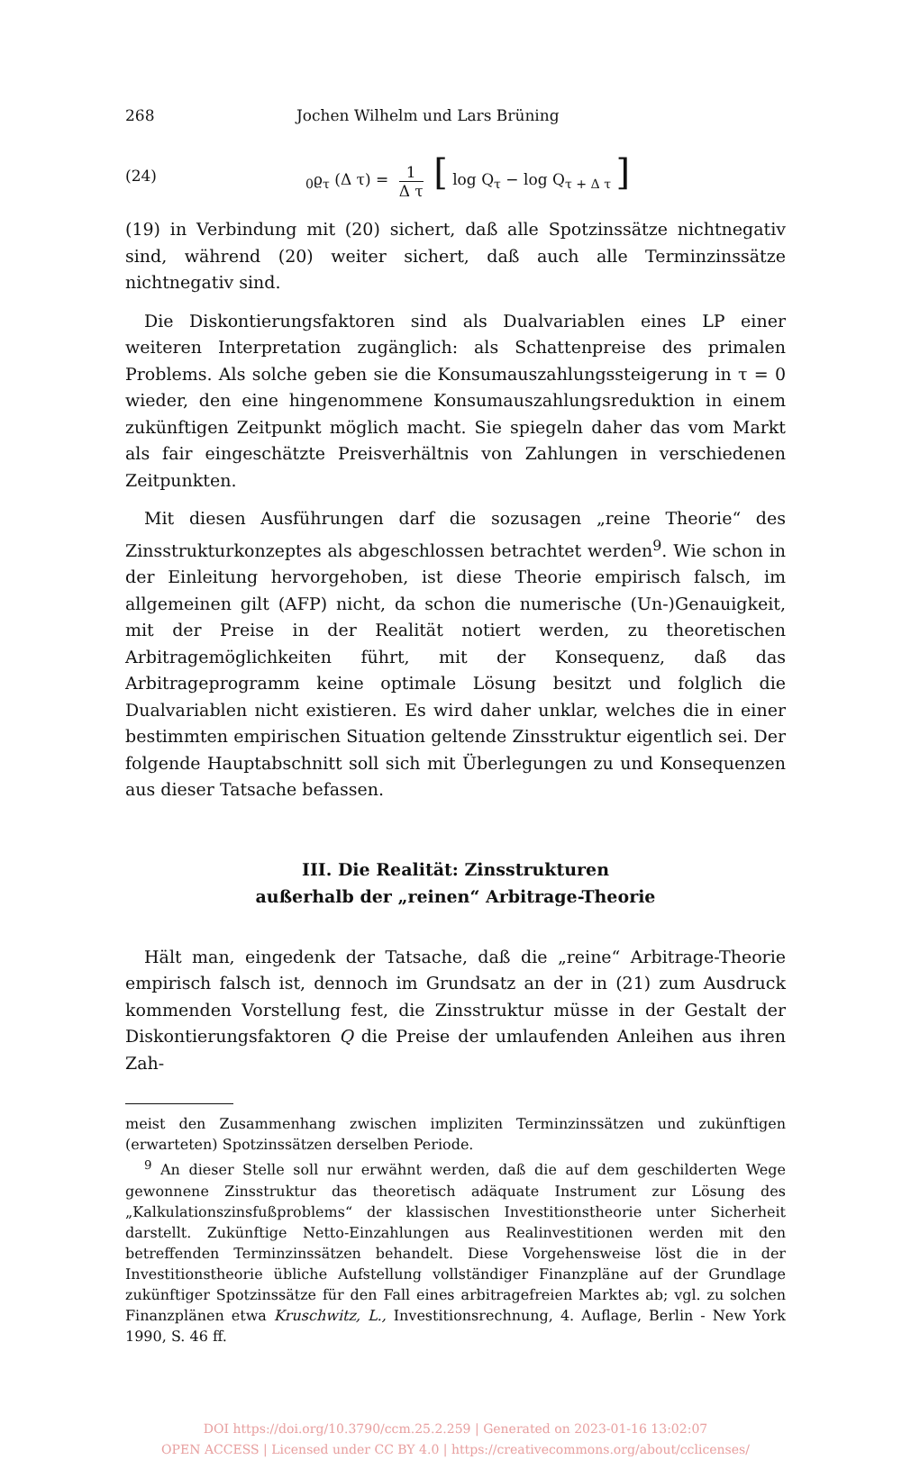268 Jochen Wilhelm und Lars Brüning
(24) <sub>0</sub>ϱ<sub>τ</sub> (Δ τ) = 1 Δ τ [ log Q<sub>τ</sub> − log Q<sub>τ + Δ τ</sub> ]
(19) in Verbindung mit (20) sichert, daß alle Spotzinssätze nichtnegativ sind, während (20) weiter sichert, daß auch alle Terminzinssätze nichtnegativ sind.
Die Diskontierungsfaktoren sind als Dualvariablen eines LP einer weiteren Interpretation zugänglich: als Schattenpreise des primalen Problems. Als solche geben sie die Konsumauszahlungssteigerung in τ = 0 wieder, den eine hingenommene Konsumauszahlungsreduktion in einem zukünftigen Zeitpunkt möglich macht. Sie spiegeln daher das vom Markt als fair eingeschätzte Preisverhältnis von Zahlungen in verschiedenen Zeitpunkten.
Mit diesen Ausführungen darf die sozusagen „reine Theorie“ des Zinsstrukturkonzeptes als abgeschlossen betrachtet werden<sup>9</sup>. Wie schon in der Einleitung hervorgehoben, ist diese Theorie empirisch falsch, im allgemeinen gilt (AFP) nicht, da schon die numerische (Un-)Genauigkeit, mit der Preise in der Realität notiert werden, zu theoretischen Arbitragemöglichkeiten führt, mit der Konsequenz, daß das Arbitrageprogramm keine optimale Lösung besitzt und folglich die Dualvariablen nicht existieren. Es wird daher unklar, welches die in einer bestimmten empirischen Situation geltende Zinsstruktur eigentlich sei. Der folgende Hauptabschnitt soll sich mit Überlegungen zu und Konsequenzen aus dieser Tatsache befassen.
III. Die Realität: Zinsstrukturen
außerhalb der „reinen“ Arbitrage-Theorie
Hält man, eingedenk der Tatsache, daß die „reine“ Arbitrage-Theorie empirisch falsch ist, dennoch im Grundsatz an der in (21) zum Ausdruck kommenden Vorstellung fest, die Zinsstruktur müsse in der Gestalt der Diskontierungsfaktoren Q die Preise der umlaufenden Anleihen aus ihren Zah-
meist den Zusammenhang zwischen impliziten Terminzinssätzen und zukünftigen (erwarteten) Spotzinssätzen derselben Periode.
<sup>9</sup> An dieser Stelle soll nur erwähnt werden, daß die auf dem geschilderten Wege gewonnene Zinsstruktur das theoretisch adäquate Instrument zur Lösung des „Kalkulationszinsfußproblems“ der klassischen Investitionstheorie unter Sicherheit darstellt. Zukünftige Netto-Einzahlungen aus Realinvestitionen werden mit den betreffenden Terminzinssätzen behandelt. Diese Vorgehensweise löst die in der Investitionstheorie übliche Aufstellung vollständiger Finanzpläne auf der Grundlage zukünftiger Spotzinssätze für den Fall eines arbitragefreien Marktes ab; vgl. zu solchen Finanzplänen etwa Kruschwitz, L., Investitionsrechnung, 4. Auflage, Berlin - New York 1990, S. 46 ff.
DOI https://doi.org/10.3790/ccm.25.2.259 | Generated on 2023-01-16 13:02:07
OPEN ACCESS | Licensed under CC BY 4.0 | https://creativecommons.org/about/cclicenses/